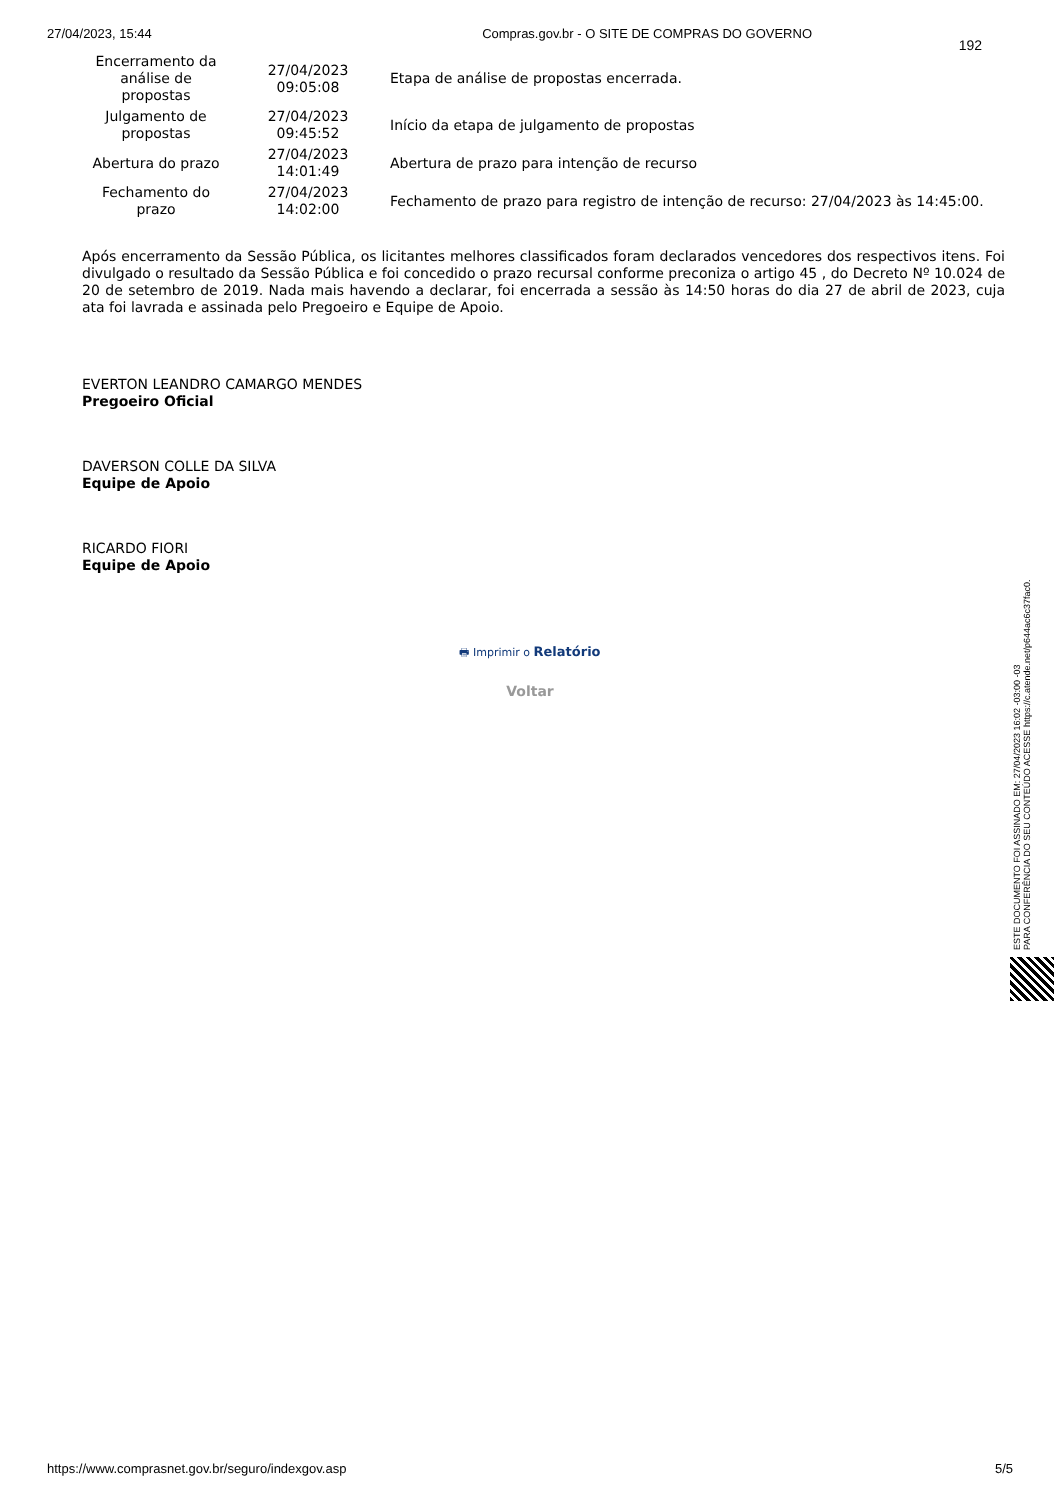27/04/2023, 15:44 Compras.gov.br - O SITE DE COMPRAS DO GOVERNO
192
| Encerramento da análise de propostas | 27/04/2023 09:05:08 | Etapa de análise de propostas encerrada. |
| Julgamento de propostas | 27/04/2023 09:45:52 | Início da etapa de julgamento de propostas |
| Abertura do prazo | 27/04/2023 14:01:49 | Abertura de prazo para intenção de recurso |
| Fechamento do prazo | 27/04/2023 14:02:00 | Fechamento de prazo para registro de intenção de recurso: 27/04/2023 às 14:45:00. |
Após encerramento da Sessão Pública, os licitantes melhores classificados foram declarados vencedores dos respectivos itens. Foi divulgado o resultado da Sessão Pública e foi concedido o prazo recursal conforme preconiza o artigo 45 , do Decreto Nº 10.024 de 20 de setembro de 2019. Nada mais havendo a declarar, foi encerrada a sessão às 14:50 horas do dia 27 de abril de 2023, cuja ata foi lavrada e assinada pelo Pregoeiro e Equipe de Apoio.
EVERTON LEANDRO CAMARGO MENDES
Pregoeiro Oficial
DAVERSON COLLE DA SILVA
Equipe de Apoio
RICARDO FIORI
Equipe de Apoio
🖶 Imprimir o Relatório
Voltar
ESTE DOCUMENTO FOI ASSINADO EM: 27/04/2023 16:02 -03:00 -03
PARA CONFERÊNCIA DO SEU CONTEÚDO ACESSE https://c.atende.net/p644ac6c37fac0.
https://www.comprasnet.gov.br/seguro/indexgov.asp 5/5